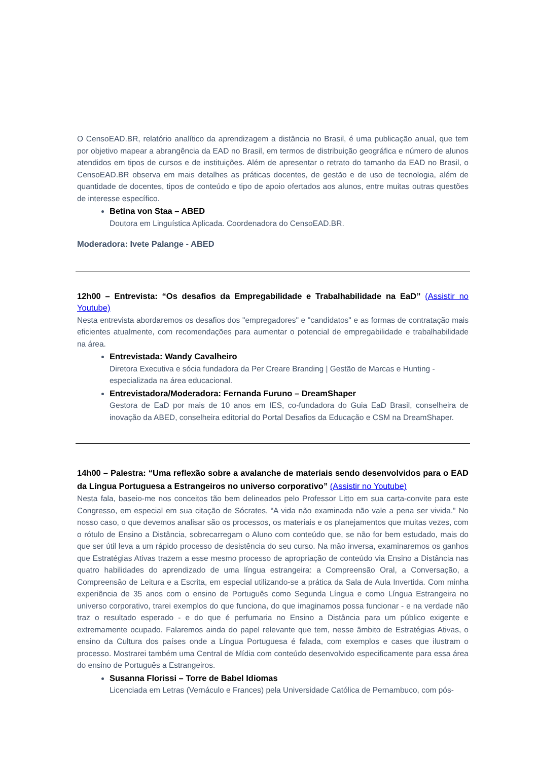O CensoEAD.BR, relatório analítico da aprendizagem a distância no Brasil, é uma publicação anual, que tem por objetivo mapear a abrangência da EAD no Brasil, em termos de distribuição geográfica e número de alunos atendidos em tipos de cursos e de instituições. Além de apresentar o retrato do tamanho da EAD no Brasil, o CensoEAD.BR observa em mais detalhes as práticas docentes, de gestão e de uso de tecnologia, além de quantidade de docentes, tipos de conteúdo e tipo de apoio ofertados aos alunos, entre muitas outras questões de interesse específico.
Betina von Staa – ABED
Doutora em Linguística Aplicada. Coordenadora do CensoEAD.BR.
Moderadora: Ivete Palange - ABED
12h00 – Entrevista: “Os desafios da Empregabilidade e Trabalhabilidade na EaD” (Assistir no Youtube)
Nesta entrevista abordaremos os desafios dos "empregadores" e "candidatos" e as formas de contratação mais eficientes atualmente, com recomendações para aumentar o potencial de empregabilidade e trabalhabilidade na área.
Entrevistada: Wandy Cavalheiro
Diretora Executiva e sócia fundadora da Per Creare Branding | Gestão de Marcas e Hunting - especializada na área educacional.
Entrevistadora/Moderadora: Fernanda Furuno – DreamShaper
Gestora de EaD por mais de 10 anos em IES, co-fundadora do Guia EaD Brasil, conselheira de inovação da ABED, conselheira editorial do Portal Desafios da Educação e CSM na DreamShaper.
14h00 – Palestra: “Uma reflexão sobre a avalanche de materiais sendo desenvolvidos para o EAD da Língua Portuguesa a Estrangeiros no universo corporativo” (Assistir no Youtube)
Nesta fala, baseio-me nos conceitos tão bem delineados pelo Professor Litto em sua carta-convite para este Congresso, em especial em sua citação de Sócrates, “A vida não examinada não vale a pena ser vivida.” No nosso caso, o que devemos analisar são os processos, os materiais e os planejamentos que muitas vezes, com o rótulo de Ensino a Distância, sobrecarregam o Aluno com conteúdo que, se não for bem estudado, mais do que ser útil leva a um rápido processo de desistência do seu curso. Na mão inversa, examinaremos os ganhos que Estratégias Ativas trazem a esse mesmo processo de apropriação de conteúdo via Ensino a Distância nas quatro habilidades do aprendizado de uma língua estrangeira: a Compreensão Oral, a Conversação, a Compreensão de Leitura e a Escrita, em especial utilizando-se a prática da Sala de Aula Invertida. Com minha experiência de 35 anos com o ensino de Português como Segunda Língua e como Língua Estrangeira no universo corporativo, trarei exemplos do que funciona, do que imaginamos possa funcionar - e na verdade não traz o resultado esperado - e do que é perfumaria no Ensino a Distância para um público exigente e extremamente ocupado. Falaremos ainda do papel relevante que tem, nesse âmbito de Estratégias Ativas, o ensino da Cultura dos países onde a Língua Portuguesa é falada, com exemplos e cases que ilustram o processo. Mostrarei também uma Central de Mídia com conteúdo desenvolvido especificamente para essa área do ensino de Português a Estrangeiros.
Susanna Florissi – Torre de Babel Idiomas
Licenciada em Letras (Vernáculo e Frances) pela Universidade Católica de Pernambuco, com pós-